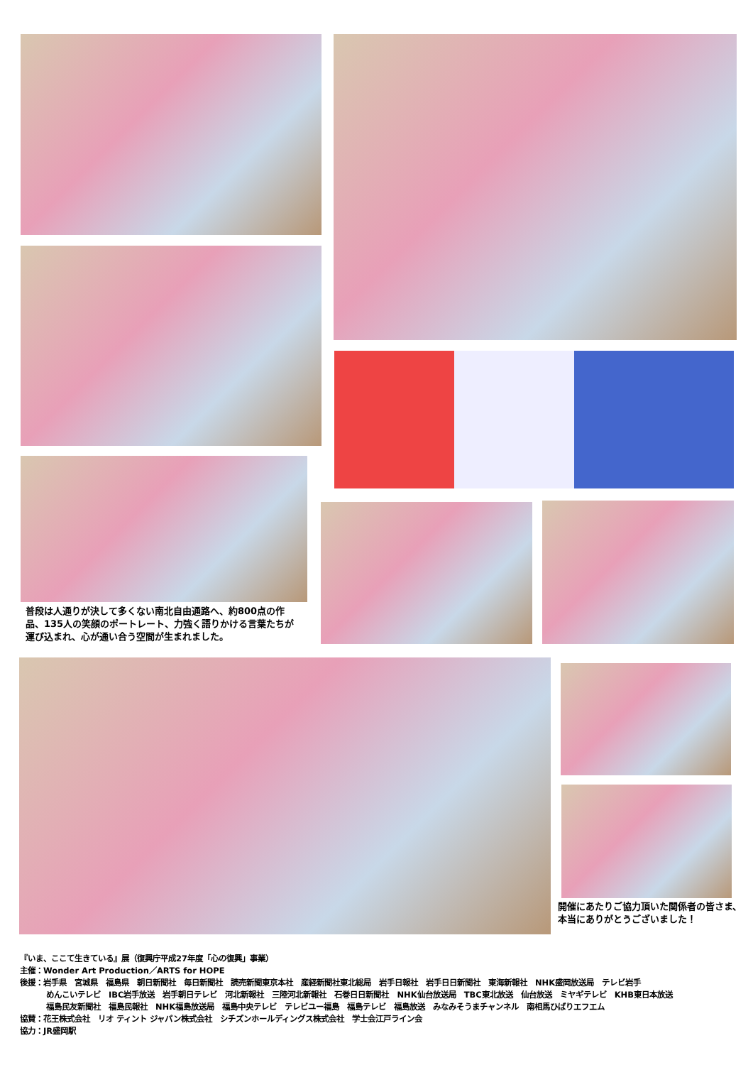普段は人通りが決して多くない南北自由通路へ、約800点の作品、135人の笑顔のポートレート、力強く語りかける言葉たちが運び込まれ、心が通い合う空間が生まれました。
開催にあたりご協力頂いた関係者の皆さま、本当にありがとうございました！
『いま、ここて生きている』展（復興庁平成27年度「心の復興」事業）
主催：Wonder Art Production／ARTS for HOPE
後援：岩手県　宮城県　福島県　朝日新聞社　毎日新聞社　読売新聞東京本社　産経新聞社東北総局　岩手日報社　岩手日日新聞社　東海新報社　NHK盛岡放送局　テレビ岩手
めんこいテレビ　IBC岩手放送　岩手朝日テレビ　河北新報社　三陸河北新報社　石巻日日新聞社　NHK仙台放送局　TBC東北放送　仙台放送　ミヤギテレビ　KHB東日本放送
福島民友新聞社　福島民報社　NHK福島放送局　福島中央テレビ　テレビユー福島　福島テレビ　福島放送　みなみそうまチャンネル　南相馬ひばりエフエム
協賛：花王株式会社　リオ ティント ジャパン株式会社　シチズンホールディングス株式会社　学士会江戸ライン会
協力：JR盛岡駅